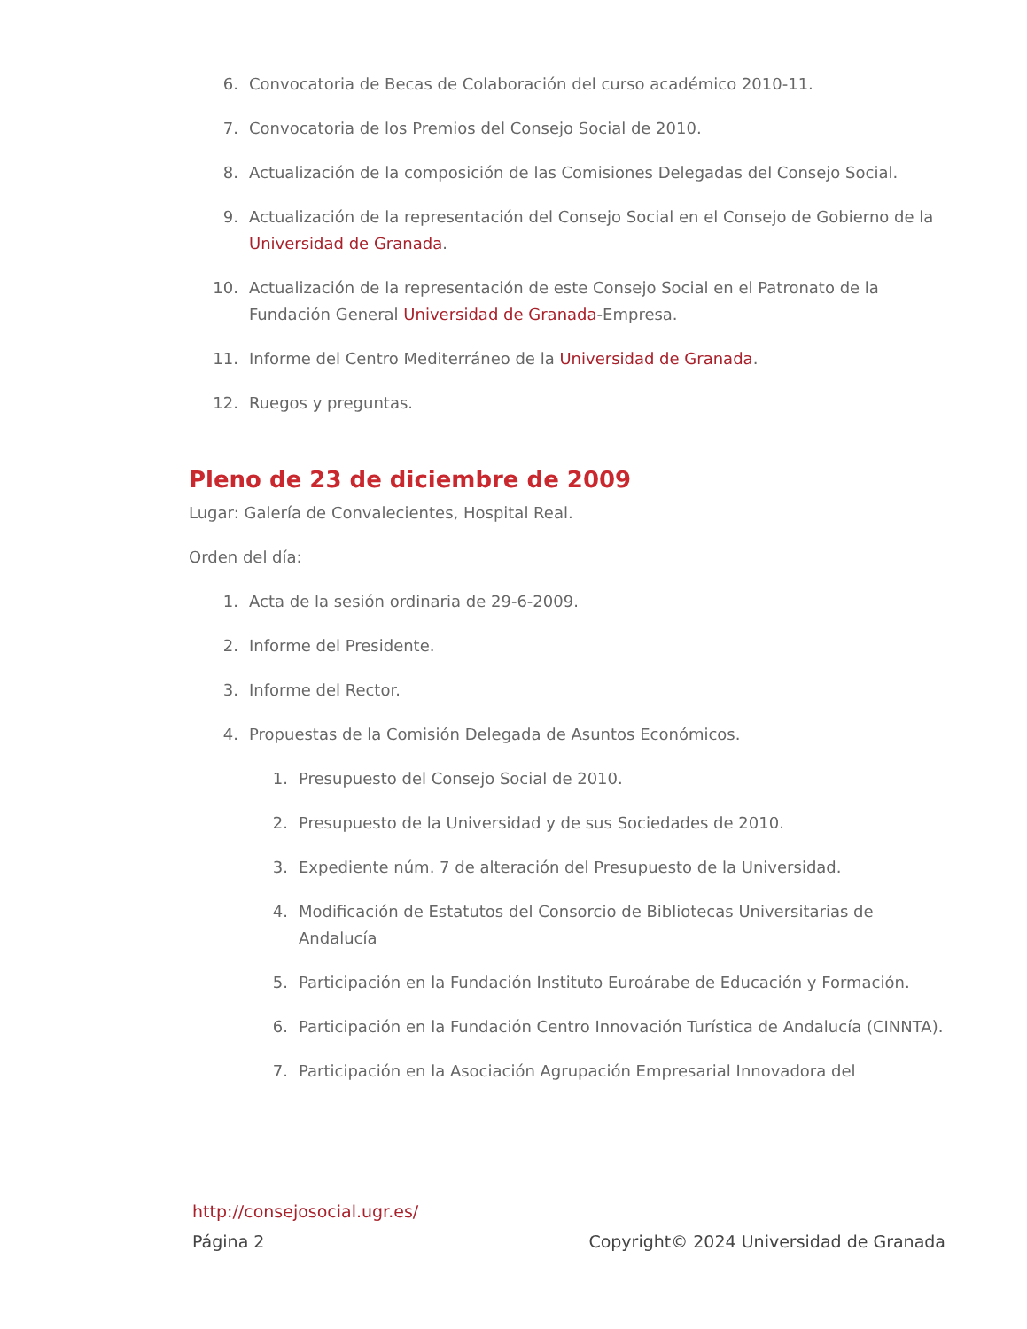6. Convocatoria de Becas de Colaboración del curso académico 2010-11.
7. Convocatoria de los Premios del Consejo Social de 2010.
8. Actualización de la composición de las Comisiones Delegadas del Consejo Social.
9. Actualización de la representación del Consejo Social en el Consejo de Gobierno de la Universidad de Granada.
10. Actualización de la representación de este Consejo Social en el Patronato de la Fundación General Universidad de Granada-Empresa.
11. Informe del Centro Mediterráneo de la Universidad de Granada.
12. Ruegos y preguntas.
Pleno de 23 de diciembre de 2009
Lugar: Galería de Convalecientes, Hospital Real.
Orden del día:
1. Acta de la sesión ordinaria de 29-6-2009.
2. Informe del Presidente.
3. Informe del Rector.
4. Propuestas de la Comisión Delegada de Asuntos Económicos.
1. Presupuesto del Consejo Social de 2010.
2. Presupuesto de la Universidad y de sus Sociedades de 2010.
3. Expediente núm. 7 de alteración del Presupuesto de la Universidad.
4. Modificación de Estatutos del Consorcio de Bibliotecas Universitarias de Andalucía
5. Participación en la Fundación Instituto Euroárabe de Educación y Formación.
6. Participación en la Fundación Centro Innovación Turística de Andalucía (CINNTA).
7. Participación en la Asociación Agrupación Empresarial Innovadora del
http://consejosocial.ugr.es/
Página 2 Copyright© 2024 Universidad de Granada